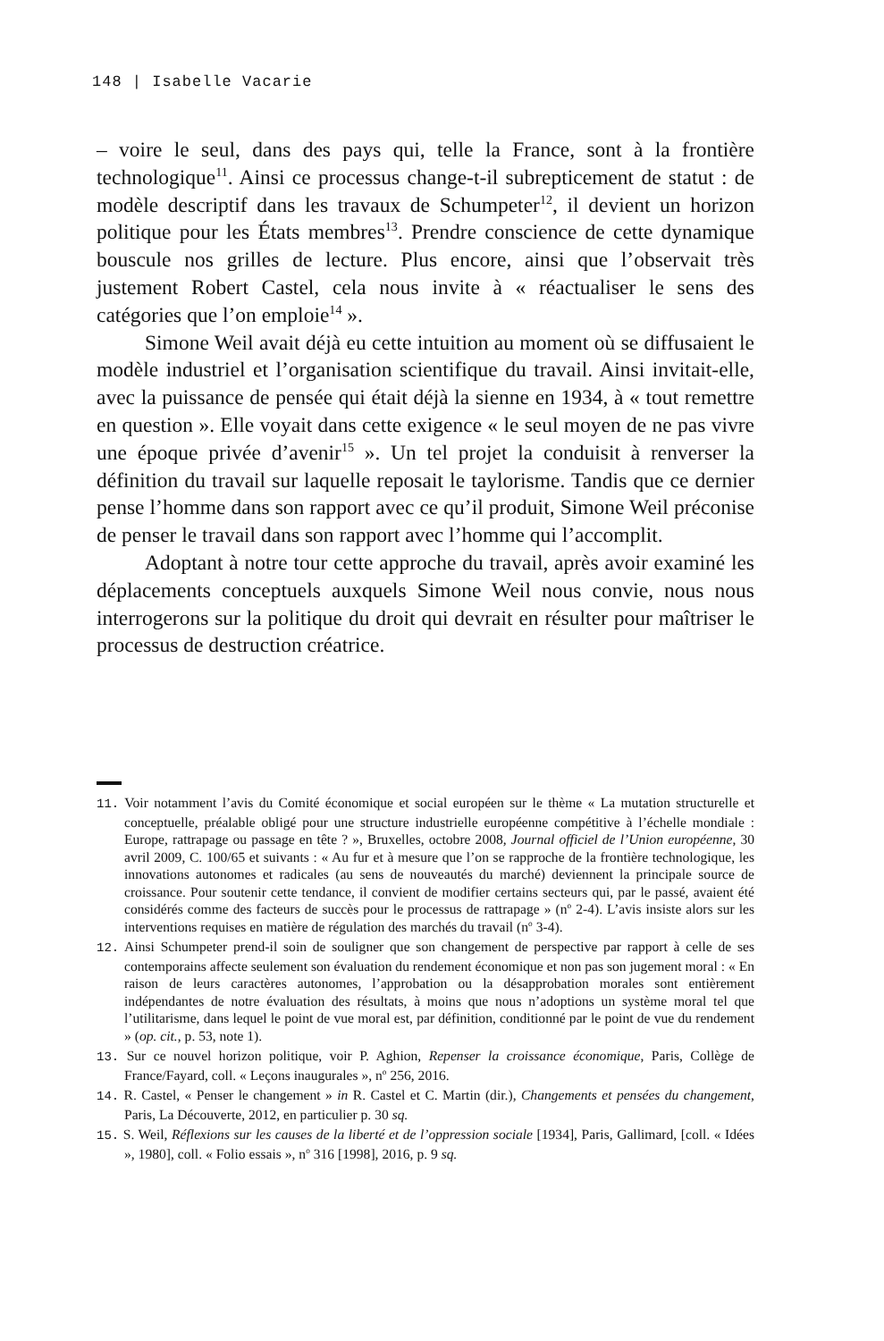148 | Isabelle Vacarie
– voire le seul, dans des pays qui, telle la France, sont à la frontière technologique<sup>11</sup>. Ainsi ce processus change-t-il subrepticement de statut : de modèle descriptif dans les travaux de Schumpeter<sup>12</sup>, il devient un horizon politique pour les États membres<sup>13</sup>. Prendre conscience de cette dynamique bouscule nos grilles de lecture. Plus encore, ainsi que l’observait très justement Robert Castel, cela nous invite à « réactualiser le sens des catégories que l’on emploie<sup>14</sup> ».
Simone Weil avait déjà eu cette intuition au moment où se diffusaient le modèle industriel et l’organisation scientifique du travail. Ainsi invitait-elle, avec la puissance de pensée qui était déjà la sienne en 1934, à « tout remettre en question ». Elle voyait dans cette exigence « le seul moyen de ne pas vivre une époque privée d’avenir<sup>15</sup> ». Un tel projet la conduisit à renverser la définition du travail sur laquelle reposait le taylorisme. Tandis que ce dernier pense l’homme dans son rapport avec ce qu’il produit, Simone Weil préconise de penser le travail dans son rapport avec l’homme qui l’accomplit.
Adoptant à notre tour cette approche du travail, après avoir examiné les déplacements conceptuels auxquels Simone Weil nous convie, nous nous interrogerons sur la politique du droit qui devrait en résulter pour maîtriser le processus de destruction créatrice.
11. Voir notamment l’avis du Comité économique et social européen sur le thème « La mutation structurelle et conceptuelle, préalable obligé pour une structure industrielle européenne compétitive à l’échelle mondiale : Europe, rattrapage ou passage en tête ? », Bruxelles, octobre 2008, Journal officiel de l’Union européenne, 30 avril 2009, C. 100/65 et suivants : « Au fur et à mesure que l’on se rapproche de la frontière technologique, les innovations autonomes et radicales (au sens de nouveautés du marché) deviennent la principale source de croissance. Pour soutenir cette tendance, il convient de modifier certains secteurs qui, par le passé, avaient été considérés comme des facteurs de succès pour le processus de rattrapage » (n<sup>o</sup> 2-4). L’avis insiste alors sur les interventions requises en matière de régulation des marchés du travail (n<sup>o</sup> 3-4).
12. Ainsi Schumpeter prend-il soin de souligner que son changement de perspective par rapport à celle de ses contemporains affecte seulement son évaluation du rendement économique et non pas son jugement moral : « En raison de leurs caractères autonomes, l’approbation ou la désapprobation morales sont entièrement indépendantes de notre évaluation des résultats, à moins que nous n’adoptions un système moral tel que l’utilitarisme, dans lequel le point de vue moral est, par définition, conditionné par le point de vue du rendement » (op. cit., p. 53, note 1).
13. Sur ce nouvel horizon politique, voir P. Aghion, Repenser la croissance économique, Paris, Collège de France/Fayard, coll. « Leçons inaugurales », n<sup>o</sup> 256, 2016.
14. R. Castel, « Penser le changement » in R. Castel et C. Martin (dir.), Changements et pensées du changement, Paris, La Découverte, 2012, en particulier p. 30 sq.
15. S. Weil, Réflexions sur les causes de la liberté et de l’oppression sociale [1934], Paris, Gallimard, [coll. « Idées », 1980], coll. « Folio essais », n<sup>o</sup> 316 [1998], 2016, p. 9 sq.